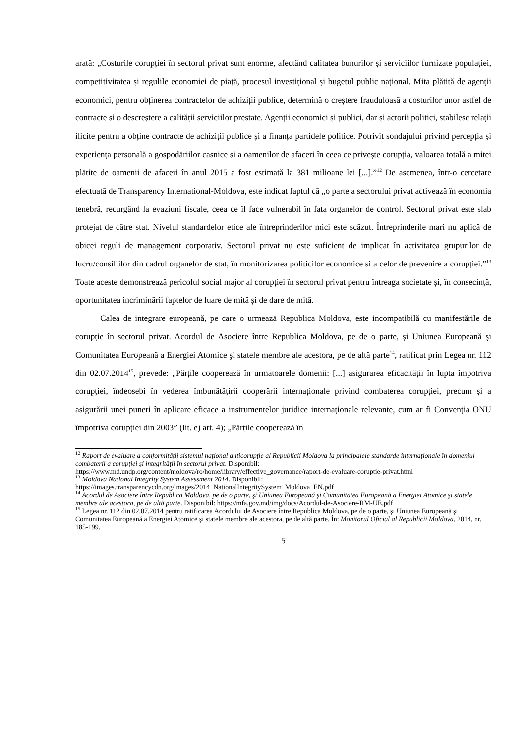arată: „Costurile corupției în sectorul privat sunt enorme, afectând calitatea bunurilor și serviciilor furnizate populației, competitivitatea și regulile economiei de piață, procesul investițional și bugetul public național. Mita plătită de agenții economici, pentru obținerea contractelor de achiziții publice, determină o creștere frauduloasă a costurilor unor astfel de contracte și o descreștere a calității serviciilor prestate. Agenții economici și publici, dar și actorii politici, stabilesc relații ilicite pentru a obține contracte de achiziții publice și a finanța partidele politice. Potrivit sondajului privind percepția și experiența personală a gospodăriilor casnice și a oamenilor de afaceri în ceea ce privește corupția, valoarea totală a mitei plătite de oamenii de afaceri în anul 2015 a fost estimată la 381 milioane lei [...].”<sup>12</sup> De asemenea, într-o cercetare efectuată de Transparency International-Moldova, este indicat faptul că „o parte a sectorului privat activează în economia tenebră, recurgând la evaziuni fiscale, ceea ce îl face vulnerabil în fața organelor de control. Sectorul privat este slab protejat de către stat. Nivelul standardelor etice ale întreprinderilor mici este scăzut. Întreprinderile mari nu aplică de obicei reguli de management corporativ. Sectorul privat nu este suficient de implicat în activitatea grupurilor de lucru/consiliilor din cadrul organelor de stat, în monitorizarea politicilor economice și a celor de prevenire a corupției.”<sup>13</sup> Toate aceste demonstrează pericolul social major al corupției în sectorul privat pentru întreaga societate și, în consecință, oportunitatea incriminării faptelor de luare de mită și de dare de mită.
Calea de integrare europeană, pe care o urmează Republica Moldova, este incompatibilă cu manifestările de corupție în sectorul privat. Acordul de Asociere între Republica Moldova, pe de o parte, şi Uniunea Europeană şi Comunitatea Europeană a Energiei Atomice şi statele membre ale acestora, pe de altă parte<sup>14</sup>, ratificat prin Legea nr. 112 din 02.07.2014<sup>15</sup>, prevede: „Părțile cooperează în următoarele domenii: [...] asigurarea eficacității în lupta împotriva corupției, îndeosebi în vederea îmbunătățirii cooperării internaționale privind combaterea corupției, precum și a asigurării unei puneri în aplicare eficace a instrumentelor juridice internaționale relevante, cum ar fi Convenția ONU împotriva corupției din 2003” (lit. e) art. 4); „Părțile cooperează în
<sup>12</sup> Raport de evaluare a conformității sistemul național anticorupție al Republicii Moldova la principalele standarde internaționale în domeniul combaterii a corupției și integrității în sectorul privat. Disponibil: https://www.md.undp.org/content/moldova/ro/home/library/effective_governance/raport-de-evaluare-coruptie-privat.html
<sup>13</sup> Moldova National Integrity System Assessment 2014. Disponibil: https://images.transparencycdn.org/images/2014_NationalIntegritySystem_Moldova_EN.pdf
<sup>14</sup> Acordul de Asociere între Republica Moldova, pe de o parte, şi Uniunea Europeană şi Comunitatea Europeană a Energiei Atomice şi statele membre ale acestora, pe de altă parte. Disponibil: https://mfa.gov.md/img/docs/Acordul-de-Asociere-RM-UE.pdf
<sup>15</sup> Legea nr. 112 din 02.07.2014 pentru ratificarea Acordului de Asociere între Republica Moldova, pe de o parte, şi Uniunea Europeană şi Comunitatea Europeană a Energiei Atomice şi statele membre ale acestora, pe de altă parte. În: Monitorul Oficial al Republicii Moldova, 2014, nr. 185-199.
5